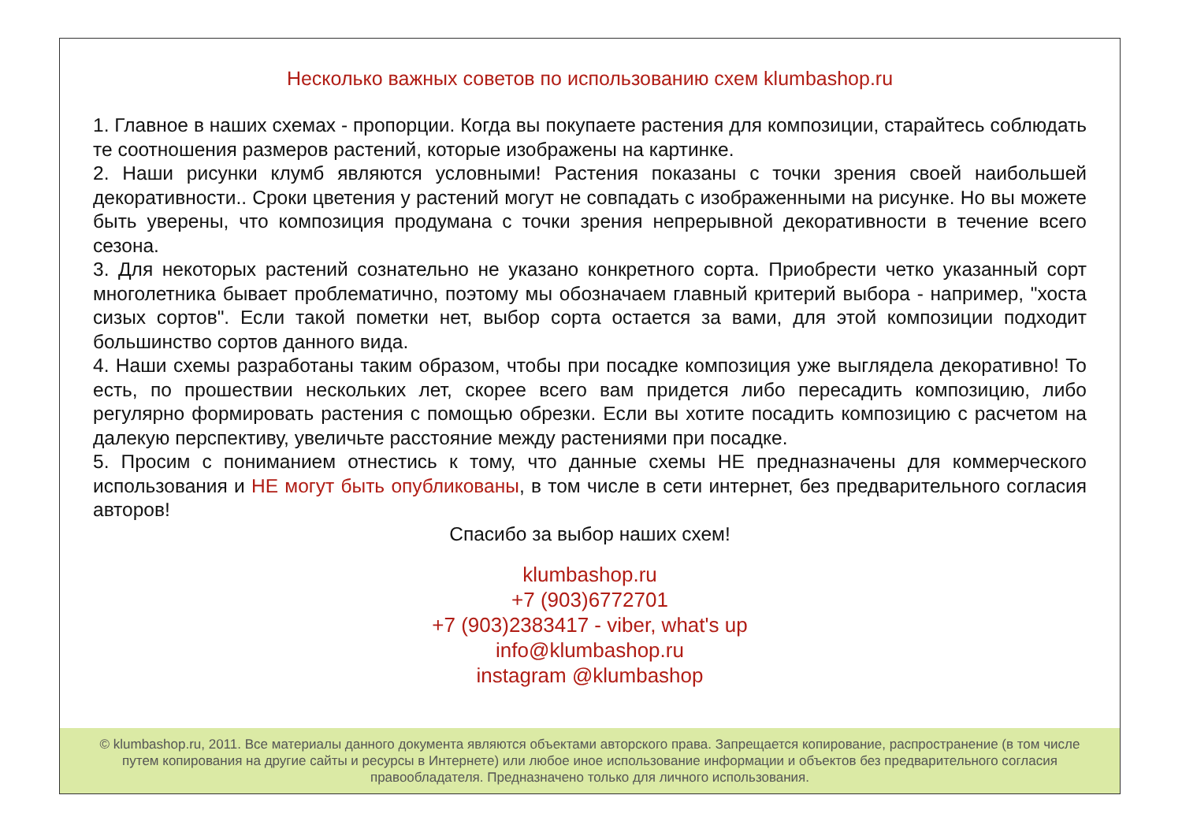Несколько важных советов по использованию схем klumbashop.ru
1. Главное в наших схемах - пропорции. Когда вы покупаете растения для композиции, старайтесь соблюдать те соотношения размеров растений, которые изображены на картинке.
2. Наши рисунки клумб являются условными! Растения показаны с точки зрения своей наибольшей декоративности.. Сроки цветения у растений могут не совпадать с изображенными на рисунке. Но вы можете быть уверены, что композиция продумана с точки зрения непрерывной декоративности в течение всего сезона.
3. Для некоторых растений сознательно не указано конкретного сорта. Приобрести четко указанный сорт многолетника бывает проблематично, поэтому мы обозначаем главный критерий выбора - например, "хоста сизых сортов". Если такой пометки нет, выбор сорта остается за вами, для этой композиции подходит большинство сортов данного вида.
4. Наши схемы разработаны таким образом, чтобы при посадке композиция уже выглядела декоративно! То есть, по прошествии нескольких лет, скорее всего вам придется либо пересадить композицию, либо регулярно формировать растения с помощью обрезки. Если вы хотите посадить композицию с расчетом на далекую перспективу, увеличьте расстояние между растениями при посадке.
5. Просим с пониманием отнестись к тому, что данные схемы НЕ предназначены для коммерческого использования и НЕ могут быть опубликованы, в том числе в сети интернет, без предварительного согласия авторов!
Спасибо за выбор наших схем!
klumbashop.ru
+7 (903)6772701
+7 (903)2383417 - viber, what's up
info@klumbashop.ru
instagram @klumbashop
© klumbashop.ru, 2011. Все материалы данного документа являются объектами авторского права. Запрещается копирование, распространение (в том числе путем копирования на другие сайты и ресурсы в Интернете) или любое иное использование информации и объектов без предварительного согласия правообладателя. Предназначено только для личного использования.